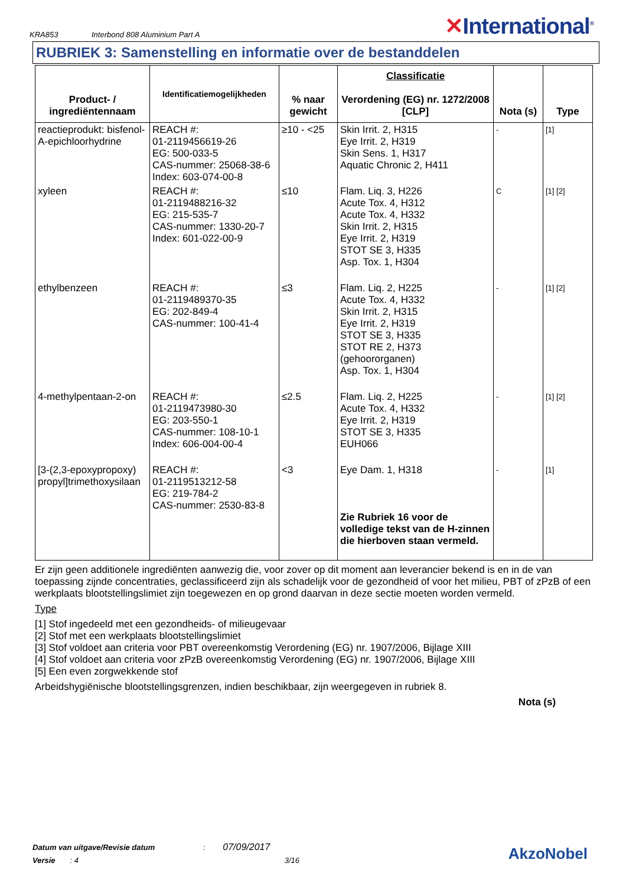KRA853
Interbond 808 Aluminium Part A
✕International<sup>®</sup>
RUBRIEK 3: Samenstelling en informatie over de bestanddelen
| Product- / ingrediëntennaam | Identificatiemogelijkheden | % naar gewicht | Classificatie Verordening (EG) nr. 1272/2008 [CLP] | Nota (s) | Type |
| --- | --- | --- | --- | --- | --- |
| reactieprodukt: bisfenol-A-epichloorhydrine | REACH #: 01-2119456619-26 EG: 500-033-5 CAS-nummer: 25068-38-6 Index: 603-074-00-8 | ≥10 - <25 | Skin Irrit. 2, H315 Eye Irrit. 2, H319 Skin Sens. 1, H317 Aquatic Chronic 2, H411 | - | [1] |
| xyleen | REACH #: 01-2119488216-32 EG: 215-535-7 CAS-nummer: 1330-20-7 Index: 601-022-00-9 | ≤10 | Flam. Liq. 3, H226 Acute Tox. 4, H312 Acute Tox. 4, H332 Skin Irrit. 2, H315 Eye Irrit. 2, H319 STOT SE 3, H335 Asp. Tox. 1, H304 | C | [1] [2] |
| ethylbenzeen | REACH #: 01-2119489370-35 EG: 202-849-4 CAS-nummer: 100-41-4 | ≤3 | Flam. Liq. 2, H225 Acute Tox. 4, H332 Skin Irrit. 2, H315 Eye Irrit. 2, H319 STOT SE 3, H335 STOT RE 2, H373 (gehoororganen) Asp. Tox. 1, H304 | - | [1] [2] |
| 4-methylpentaan-2-on | REACH #: 01-2119473980-30 EG: 203-550-1 CAS-nummer: 108-10-1 Index: 606-004-00-4 | ≤2.5 | Flam. Liq. 2, H225 Acute Tox. 4, H332 Eye Irrit. 2, H319 STOT SE 3, H335 EUH066 | - | [1] [2] |
| [3-(2,3-epoxypropoxy) propyl]trimethoxysilaan | REACH #: 01-2119513212-58 EG: 219-784-2 CAS-nummer: 2530-83-8 | <3 | Eye Dam. 1, H318 Zie Rubriek 16 voor de volledige tekst van de H-zinnen die hierboven staan vermeld. | - | [1] |
Er zijn geen additionele ingrediënten aanwezig die, voor zover op dit moment aan leverancier bekend is en in de van toepassing zijnde concentraties, geclassificeerd zijn als schadelijk voor de gezondheid of voor het milieu, PBT of zPzB of een werkplaats blootstellingslimiet zijn toegewezen en op grond daarvan in deze sectie moeten worden vermeld.
Type
[1] Stof ingedeeld met een gezondheids- of milieugevaar
[2] Stof met een werkplaats blootstellingslimiet
[3] Stof voldoet aan criteria voor PBT overeenkomstig Verordening (EG) nr. 1907/2006, Bijlage XIII
[4] Stof voldoet aan criteria voor zPzB overeenkomstig Verordening (EG) nr. 1907/2006, Bijlage XIII
[5] Een even zorgwekkende stof
Arbeidshygiënische blootstellingsgrenzen, indien beschikbaar, zijn weergegeven in rubriek 8.
Nota (s)
Datum van uitgave/Revisie datum : 07/09/2017
Versie : 4 3/16
AkzoNobel